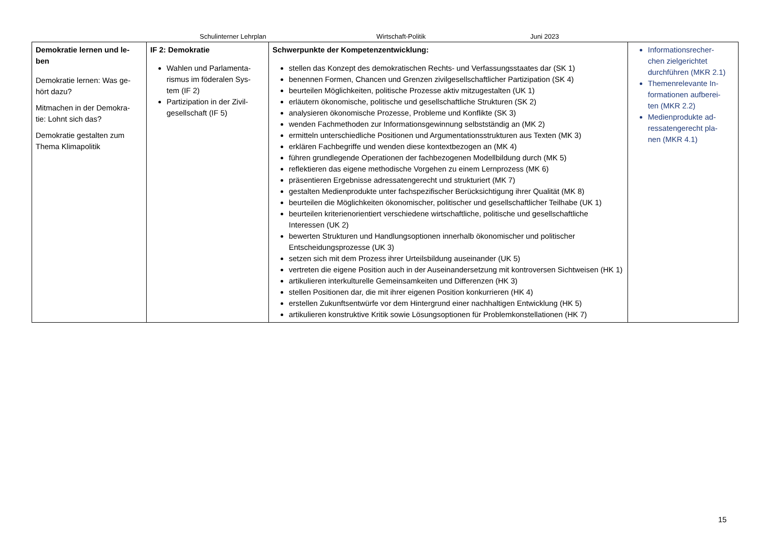Schulinterner Lehrplan Wirtschaft-Politik Juni 2023
| Demokratie lernen und le- ben Demokratie lernen: Was ge- hört dazu? Mitmachen in der Demokra- tie: Lohnt sich das? Demokratie gestalten zum Thema Klimapolitik | IF 2: Demokratie Wahlen und Parlamenta- rismus im föderalen Sys- tem (IF 2) Partizipation in der Zivil- gesellschaft (IF 5) | Schwerpunkte der Kompetenzentwicklung: stellen das Konzept des demokratischen Rechts- und Verfassungsstaates dar (SK 1) benennen Formen, Chancen und Grenzen zivilgesellschaftlicher Partizipation (SK 4) beurteilen Möglichkeiten, politische Prozesse aktiv mitzugestalten (UK 1) erläutern ökonomische, politische und gesellschaftliche Strukturen (SK 2) analysieren ökonomische Prozesse, Probleme und Konflikte (SK 3) wenden Fachmethoden zur Informationsgewinnung selbstständig an (MK 2) ermitteln unterschiedliche Positionen und Argumentationsstrukturen aus Texten (MK 3) erklären Fachbegriffe und wenden diese kontextbezogen an (MK 4) führen grundlegende Operationen der fachbezogenen Modellbildung durch (MK 5) reflektieren das eigene methodische Vorgehen zu einem Lernprozess (MK 6) präsentieren Ergebnisse adressatengerecht und strukturiert (MK 7) gestalten Medienprodukte unter fachspezifischer Berücksichtigung ihrer Qualität (MK 8) beurteilen die Möglichkeiten ökonomischer, politischer und gesellschaftlicher Teilhabe (UK 1) beurteilen kriterienorientiert verschiedene wirtschaftliche, politische und gesellschaftliche Interessen (UK 2) bewerten Strukturen und Handlungsoptionen innerhalb ökonomischer und politischer Entscheidungsprozesse (UK 3) setzen sich mit dem Prozess ihrer Urteilsbildung auseinander (UK 5) vertreten die eigene Position auch in der Auseinandersetzung mit kontroversen Sichtweisen (HK 1) artikulieren interkulturelle Gemeinsamkeiten und Differenzen (HK 3) stellen Positionen dar, die mit ihrer eigenen Position konkurrieren (HK 4) erstellen Zukunftsentwürfe vor dem Hintergrund einer nachhaltigen Entwicklung (HK 5) artikulieren konstruktive Kritik sowie Lösungsoptionen für Problemkonstellationen (HK 7) | Informationsrecher- chen zielgerichtet durchführen (MKR 2.1) Themenrelevante In- formationen aufberei- ten (MKR 2.2) Medienprodukte ad- ressatengerecht pla- nen (MKR 4.1) |
15